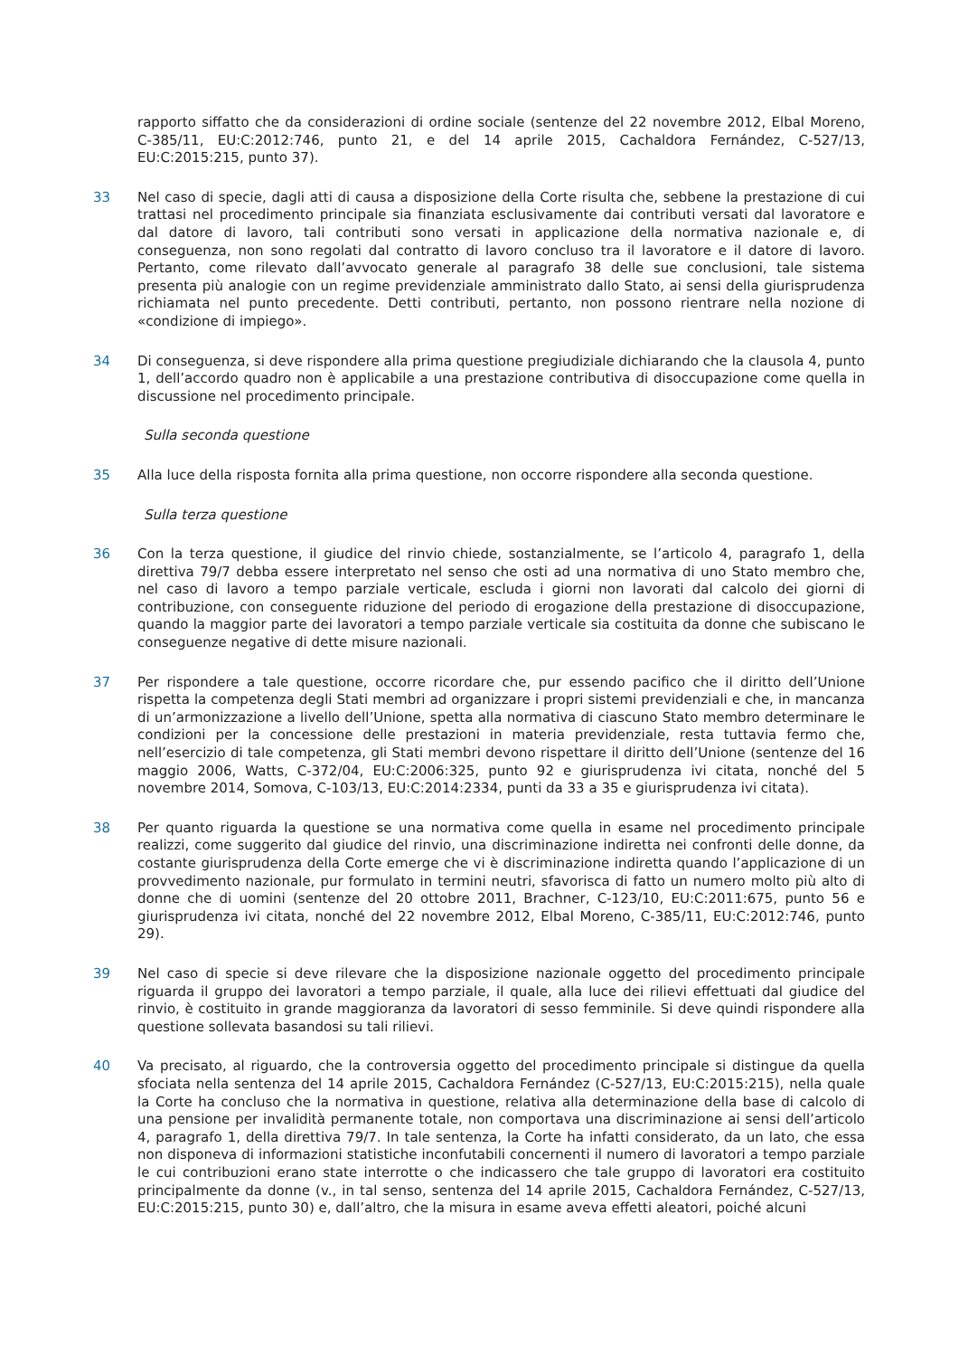rapporto siffatto che da considerazioni di ordine sociale (sentenze del 22 novembre 2012, Elbal Moreno, C‑385/11, EU:C:2012:746, punto 21, e del 14 aprile 2015, Cachaldora Fernández, C‑527/13, EU:C:2015:215, punto 37).
33 Nel caso di specie, dagli atti di causa a disposizione della Corte risulta che, sebbene la prestazione di cui trattasi nel procedimento principale sia finanziata esclusivamente dai contributi versati dal lavoratore e dal datore di lavoro, tali contributi sono versati in applicazione della normativa nazionale e, di conseguenza, non sono regolati dal contratto di lavoro concluso tra il lavoratore e il datore di lavoro. Pertanto, come rilevato dall’avvocato generale al paragrafo 38 delle sue conclusioni, tale sistema presenta più analogie con un regime previdenziale amministrato dallo Stato, ai sensi della giurisprudenza richiamata nel punto precedente. Detti contributi, pertanto, non possono rientrare nella nozione di «condizione di impiego».
34 Di conseguenza, si deve rispondere alla prima questione pregiudiziale dichiarando che la clausola 4, punto 1, dell’accordo quadro non è applicabile a una prestazione contributiva di disoccupazione come quella in discussione nel procedimento principale.
Sulla seconda questione
35 Alla luce della risposta fornita alla prima questione, non occorre rispondere alla seconda questione.
Sulla terza questione
36 Con la terza questione, il giudice del rinvio chiede, sostanzialmente, se l’articolo 4, paragrafo 1, della direttiva 79/7 debba essere interpretato nel senso che osti ad una normativa di uno Stato membro che, nel caso di lavoro a tempo parziale verticale, escluda i giorni non lavorati dal calcolo dei giorni di contribuzione, con conseguente riduzione del periodo di erogazione della prestazione di disoccupazione, quando la maggior parte dei lavoratori a tempo parziale verticale sia costituita da donne che subiscano le conseguenze negative di dette misure nazionali.
37 Per rispondere a tale questione, occorre ricordare che, pur essendo pacifico che il diritto dell’Unione rispetta la competenza degli Stati membri ad organizzare i propri sistemi previdenziali e che, in mancanza di un’armonizzazione a livello dell’Unione, spetta alla normativa di ciascuno Stato membro determinare le condizioni per la concessione delle prestazioni in materia previdenziale, resta tuttavia fermo che, nell’esercizio di tale competenza, gli Stati membri devono rispettare il diritto dell’Unione (sentenze del 16 maggio 2006, Watts, C‑372/04, EU:C:2006:325, punto 92 e giurisprudenza ivi citata, nonché del 5 novembre 2014, Somova, C‑103/13, EU:C:2014:2334, punti da 33 a 35 e giurisprudenza ivi citata).
38 Per quanto riguarda la questione se una normativa come quella in esame nel procedimento principale realizzi, come suggerito dal giudice del rinvio, una discriminazione indiretta nei confronti delle donne, da costante giurisprudenza della Corte emerge che vi è discriminazione indiretta quando l’applicazione di un provvedimento nazionale, pur formulato in termini neutri, sfavorisca di fatto un numero molto più alto di donne che di uomini (sentenze del 20 ottobre 2011, Brachner, C‑123/10, EU:C:2011:675, punto 56 e giurisprudenza ivi citata, nonché del 22 novembre 2012, Elbal Moreno, C‑385/11, EU:C:2012:746, punto 29).
39 Nel caso di specie si deve rilevare che la disposizione nazionale oggetto del procedimento principale riguarda il gruppo dei lavoratori a tempo parziale, il quale, alla luce dei rilievi effettuati dal giudice del rinvio, è costituito in grande maggioranza da lavoratori di sesso femminile. Si deve quindi rispondere alla questione sollevata basandosi su tali rilievi.
40 Va precisato, al riguardo, che la controversia oggetto del procedimento principale si distingue da quella sfociata nella sentenza del 14 aprile 2015, Cachaldora Fernández (C‑527/13, EU:C:2015:215), nella quale la Corte ha concluso che la normativa in questione, relativa alla determinazione della base di calcolo di una pensione per invalidità permanente totale, non comportava una discriminazione ai sensi dell’articolo 4, paragrafo 1, della direttiva 79/7. In tale sentenza, la Corte ha infatti considerato, da un lato, che essa non disponeva di informazioni statistiche inconfutabili concernenti il numero di lavoratori a tempo parziale le cui contribuzioni erano state interrotte o che indicassero che tale gruppo di lavoratori era costituito principalmente da donne (v., in tal senso, sentenza del 14 aprile 2015, Cachaldora Fernández, C‑527/13, EU:C:2015:215, punto 30) e, dall’altro, che la misura in esame aveva effetti aleatori, poiché alcuni